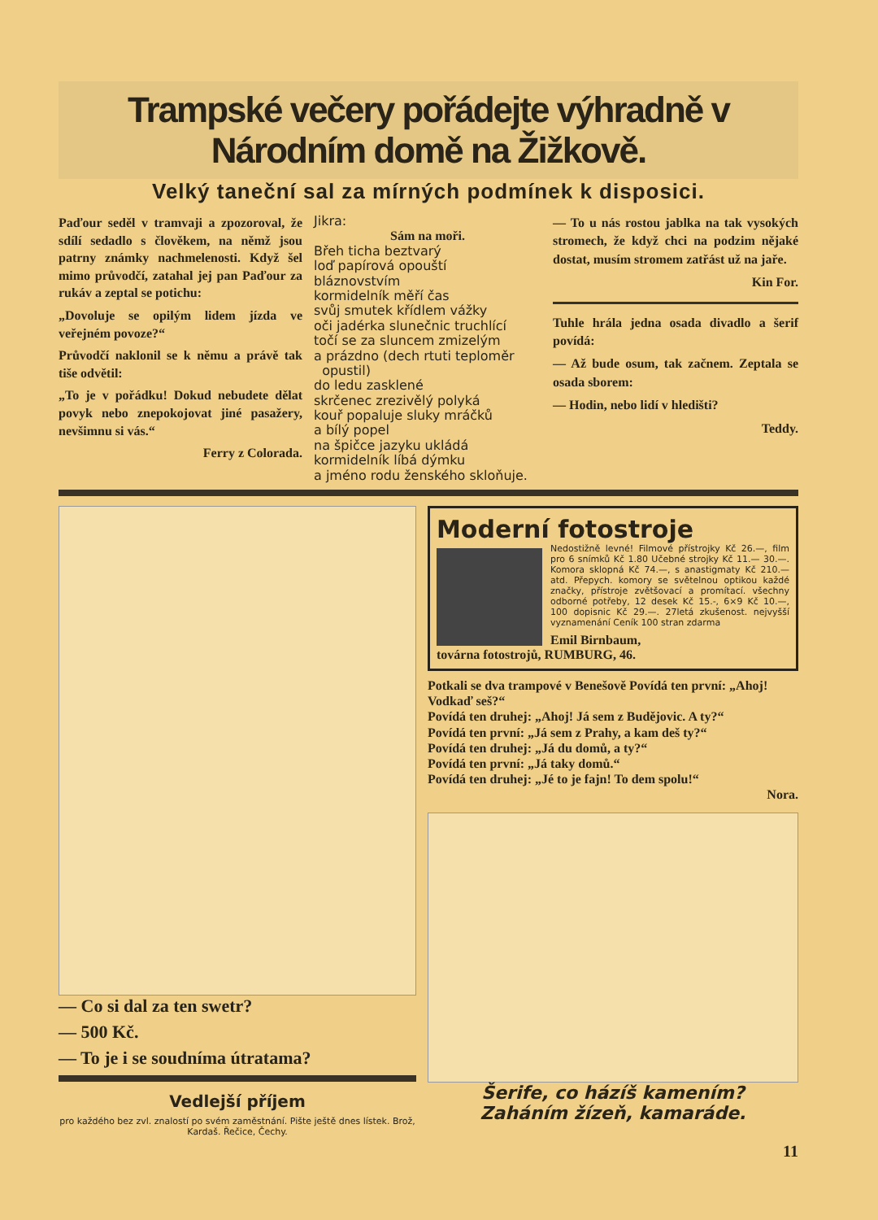Trampské večery pořádejte výhradně v Národním domě na Žižkově.
Velký taneční sal za mírných podmínek k disposici.
Paďour seděl v tramvaji a zpozoroval, že sdílí sedadlo s člověkem, na němž jsou patrny známky nachmelenosti. Když šel mimo průvodčí, zatahal jej pan Paďour za rukáv a zeptal se potichu:
„Dovoluje se opilým lidem jízda ve veřejném povoze?“
Průvodčí naklonil se k němu a právě tak tiše odvětil:
„To je v pořádku! Dokud nebudete dělat povyk nebo znepokojovat jiné pasažery, nevšimnu si vás.“
Ferry z Colorada.
Jikra:
Sám na moři.
Břeh ticha beztvarý
loď papírová opouští
bláznovstvím
kormidelník měří čas
svůj smutek křídlem vážky
oči jadérka slunečnic truchlící
točí se za sluncem zmizelým
a prázdno (dech rtuti teploměr
opustil)
do ledu zasklené
skrčenec zrezivělý polyká
kouř popaluje sluky mráčků
a bílý popel
na špičce jazyku ukládá
kormidelník líbá dýmku
a jméno rodu ženského skloňuje.
— To u nás rostou jablka na tak vysokých stromech, že když chci na podzim nějaké dostat, musím stromem zatřást už na jaře.
Kin For.
Tuhle hrála jedna osada divadlo a šerif povídá:
— Až bude osum, tak začnem. Zeptala se osada sborem:
— Hodin, nebo lidí v hledišti?
Teddy.
— Co si dal za ten swetr?
— 500 Kč.
— To je i se soudníma útratama?
Vedlejší příjem
pro každého bez zvl. znalostí po svém zaměstnání. Pište ještě dnes lístek. Brož, Kardaš. Řečice, Čechy.
Moderní fotostroje
Nedostižně levné! Filmové přístrojky Kč 26.—, film pro 6 snímků Kč 1.80 Učebné strojky Kč 11.— 30.—. Komora sklopná Kč 74.—, s anastigmaty Kč 210.— atd. Přepych. komory se světelnou optikou každé značky, přístroje zvětšovací a promítací. všechny odborné potřeby, 12 desek Kč 15.-, 6×9 Kč 10.—, 100 dopisnic Kč 29.—. 27letá zkušenost. nejvyšší vyznamenání Ceník 100 stran zdarma
Emil Birnbaum,
továrna fotostrojů, RUMBURG, 46.
Potkali se dva trampové v Benešově Povídá ten první: „Ahoj! Vodkaď seš?“
Povídá ten druhej: „Ahoj! Já sem z Budějovic. A ty?“
Povídá ten první: „Já sem z Prahy, a kam deš ty?“
Povídá ten druhej: „Já du domů, a ty?“
Povídá ten první: „Já taky domů.“
Povídá ten druhej: „Jé to je fajn! To dem spolu!“
Nora.
Šerife, co házíš kamením?
Zaháním žízeň, kamaráde.
11